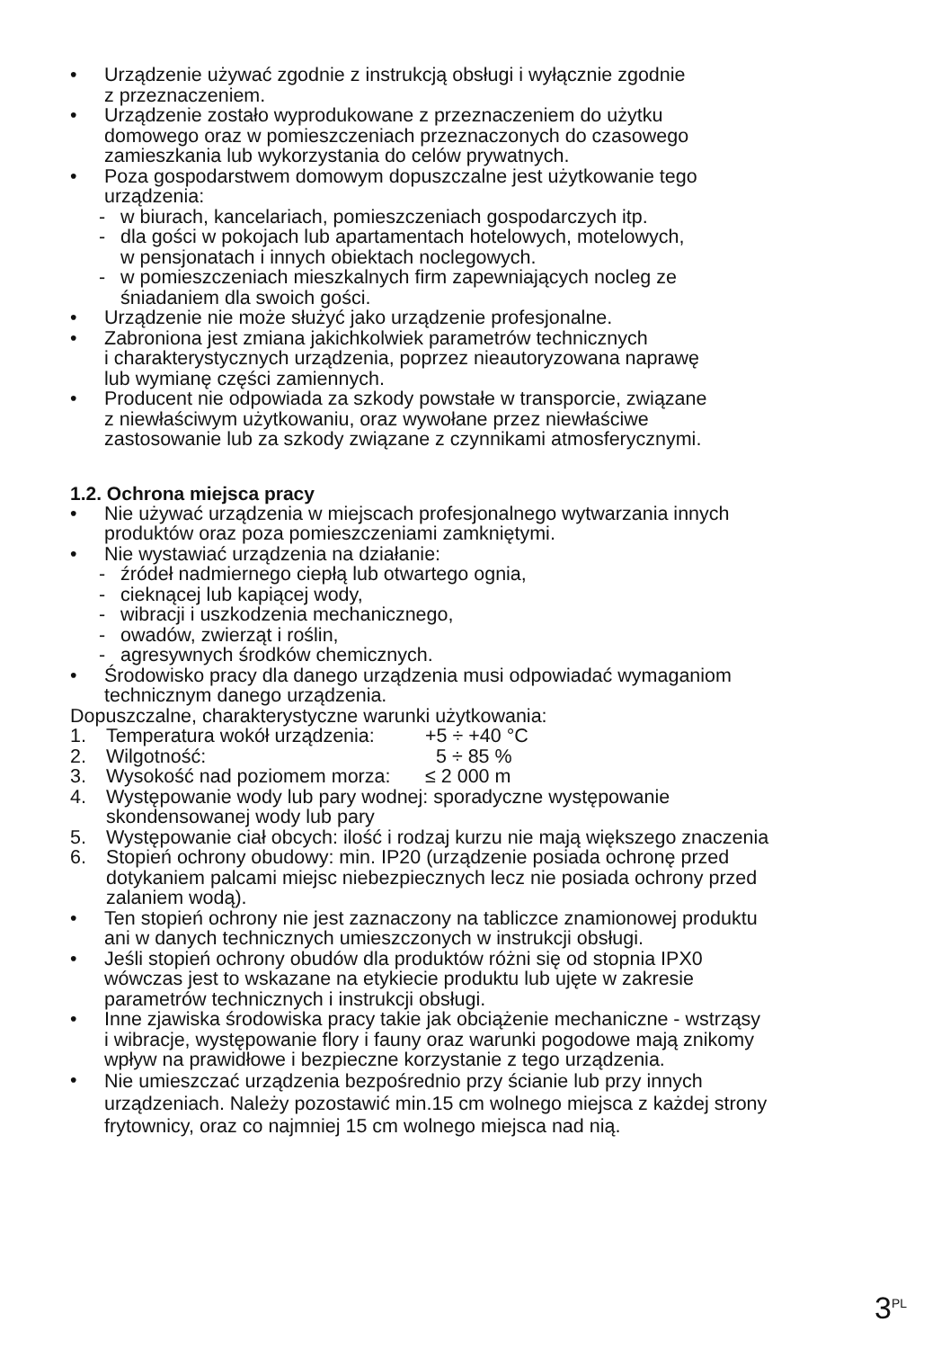• Urządzenie używać zgodnie z instrukcją obsługi i wyłącznie zgodnie
z przeznaczeniem.
• Urządzenie zostało wyprodukowane z przeznaczeniem do użytku
domowego oraz w pomieszczeniach przeznaczonych do czasowego
zamieszkania lub wykorzystania do celów prywatnych.
• Poza gospodarstwem domowym dopuszczalne jest użytkowanie tego
urządzenia:
- w biurach, kancelariach, pomieszczeniach gospodarczych itp.
- dla gości w pokojach lub apartamentach hotelowych, motelowych,
w pensjonatach i innych obiektach noclegowych.
- w pomieszczeniach mieszkalnych firm zapewniających nocleg ze
śniadaniem dla swoich gości.
• Urządzenie nie może służyć jako urządzenie profesjonalne.
• Zabroniona jest zmiana jakichkolwiek parametrów technicznych
i charakterystycznych urządzenia, poprzez nieautoryzowana naprawę
lub wymianę części zamiennych.
• Producent nie odpowiada za szkody powstałe w transporcie, związane
z niewłaściwym użytkowaniu, oraz wywołane przez niewłaściwe
zastosowanie lub za szkody związane z czynnikami atmosferycznymi.
1.2. Ochrona miejsca pracy
• Nie używać urządzenia w miejscach profesjonalnego wytwarzania innych
produktów oraz poza pomieszczeniami zamkniętymi.
• Nie wystawiać urządzenia na działanie:
- źródeł nadmiernego ciepłą lub otwartego ognia,
- cieknącej lub kapiącej wody,
- wibracji i uszkodzenia mechanicznego,
- owadów, zwierząt i roślin,
- agresywnych środków chemicznych.
• Środowisko pracy dla danego urządzenia musi odpowiadać wymaganiom
technicznym danego urządzenia.
Dopuszczalne, charakterystyczne warunki użytkowania:
1. Temperatura wokół urządzenia: +5 ÷ +40 °C
2. Wilgotność: 5 ÷ 85 %
3. Wysokość nad poziomem morza: ≤ 2 000 m
4. Występowanie wody lub pary wodnej: sporadyczne występowanie
skondensowanej wody lub pary
5. Występowanie ciał obcych: ilość i rodzaj kurzu nie mają większego znaczenia
6. Stopień ochrony obudowy: min. IP20 (urządzenie posiada ochronę przed
dotykaniem palcami miejsc niebezpiecznych lecz nie posiada ochrony przed
zalaniem wodą).
• Ten stopień ochrony nie jest zaznaczony na tabliczce znamionowej produktu
ani w danych technicznych umieszczonych w instrukcji obsługi.
• Jeśli stopień ochrony obudów dla produktów różni się od stopnia IPX0
wówczas jest to wskazane na etykiecie produktu lub ujęte w zakresie
parametrów technicznych i instrukcji obsługi.
• Inne zjawiska środowiska pracy takie jak obciążenie mechaniczne - wstrząsy
i wibracje, występowanie flory i fauny oraz warunki pogodowe mają znikomy
wpływ na prawidłowe i bezpieczne korzystanie z tego urządzenia.
• Nie umieszczać urządzenia bezpośrednio przy ścianie lub przy innych
urządzeniach. Należy pozostawić min.15 cm wolnego miejsca z każdej strony
frytownicy, oraz co najmniej 15 cm wolnego miejsca nad nią.
3<sup>PL</sup>